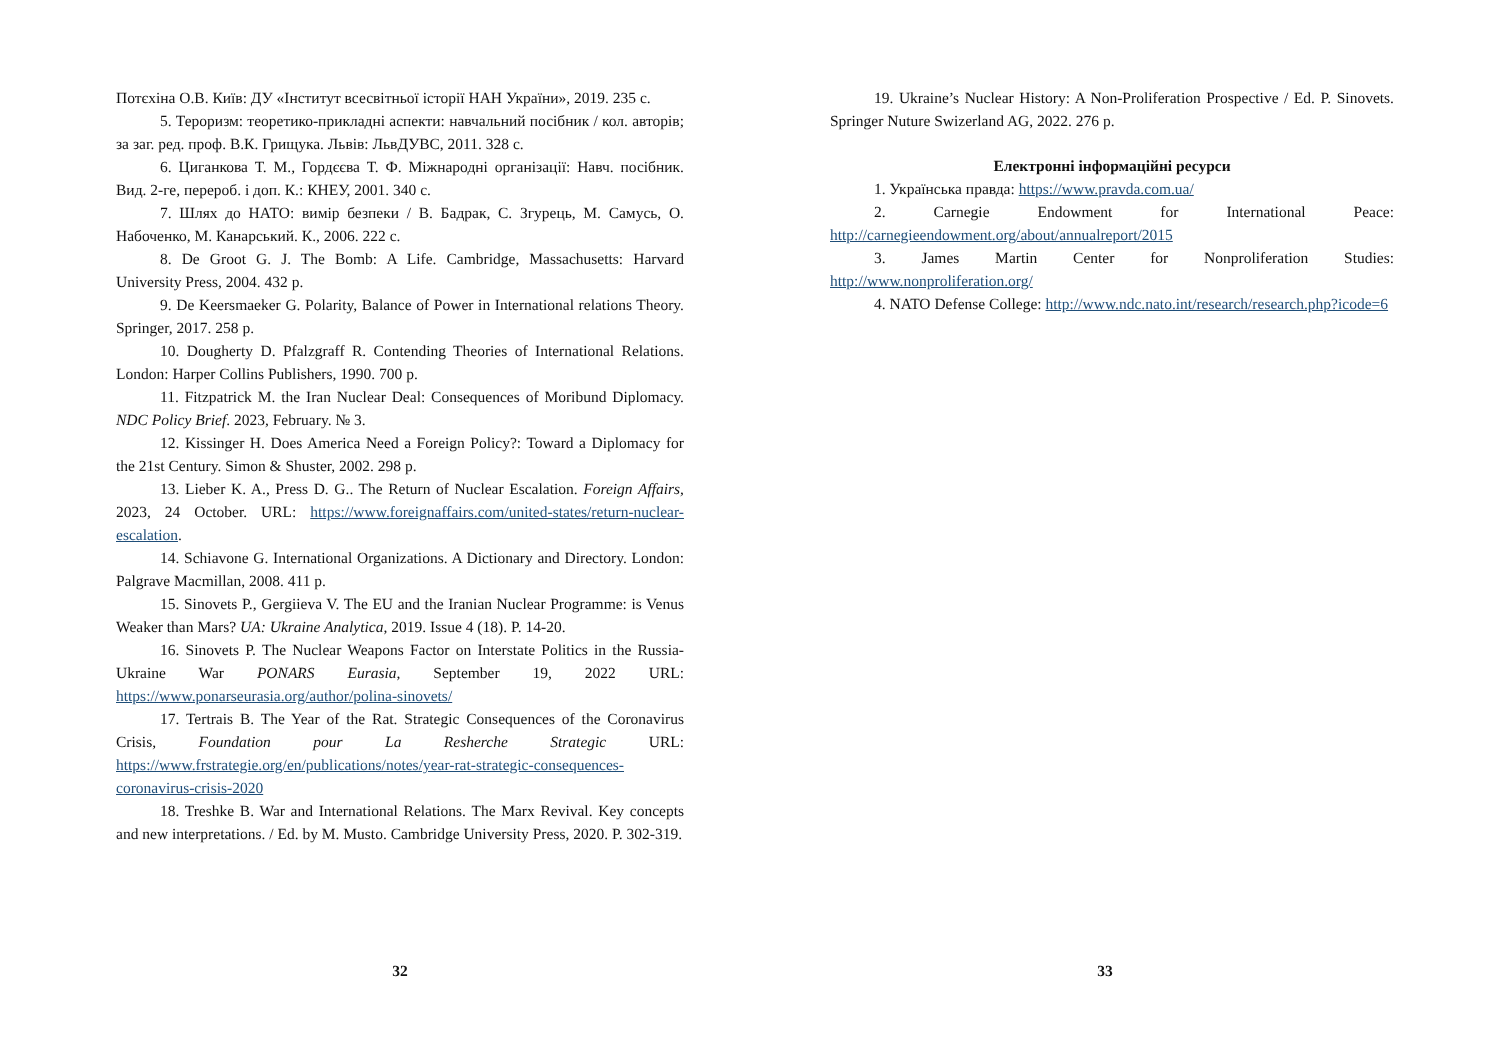Потєхіна О.В. Київ: ДУ «Інститут всесвітньої історії НАН України», 2019. 235 с.
5. Тероризм: теоретико-прикладні аспекти: навчальний посібник / кол. авторів; за заг. ред. проф. В.К. Грищука. Львів: ЛьвДУВС, 2011. 328 с.
6. Циганкова Т. М., Гордєєва Т. Ф. Міжнародні організації: Навч. посібник. Вид. 2-ге, перероб. і доп. К.: КНЕУ, 2001. 340 с.
7. Шлях до НАТО: вимір безпеки / В. Бадрак, С. Згурець, М. Самусь, О. Набоченко, М. Канарський. К., 2006. 222 с.
8. De Groot G. J. The Bomb: A Life. Cambridge, Massachusetts: Harvard University Press, 2004. 432 p.
9. De Keersmaeker G. Polarity, Balance of Power in International relations Theory. Springer, 2017. 258 p.
10. Dougherty D. Pfalzgraff R. Contending Theories of International Relations. London: Harper Collins Publishers, 1990. 700 p.
11. Fitzpatrick M. the Iran Nuclear Deal: Consequences of Moribund Diplomacy. NDC Policy Brief. 2023, February. № 3.
12. Kissinger H. Does America Need a Foreign Policy?: Toward a Diplomacy for the 21st Century. Simon & Shuster, 2002. 298 p.
13. Lieber K. A., Press D. G.. The Return of Nuclear Escalation. Foreign Affairs, 2023, 24 October. URL: https://www.foreignaffairs.com/united-states/return-nuclear-escalation.
14. Schiavone G. International Organizations. A Dictionary and Directory. London: Palgrave Macmillan, 2008. 411 p.
15. Sinovets P., Gergiieva V. The EU and the Iranian Nuclear Programme: is Venus Weaker than Mars? UA: Ukraine Analytica, 2019. Issue 4 (18). P. 14-20.
16. Sinovets P. The Nuclear Weapons Factor on Interstate Politics in the Russia-Ukraine War PONARS Eurasia, September 19, 2022 URL: https://www.ponarseurasia.org/author/polina-sinovets/
17. Tertrais B. The Year of the Rat. Strategic Consequences of the Coronavirus Crisis, Foundation pour La Resherche Strategic URL: https://www.frstrategie.org/en/publications/notes/year-rat-strategic-consequences-coronavirus-crisis-2020
18. Treshke B. War and International Relations. The Marx Revival. Key concepts and new interpretations. / Ed. by M. Musto. Cambridge University Press, 2020. P. 302-319.
32
19. Ukraine’s Nuclear History: A Non-Proliferation Prospective / Ed. P. Sinovets. Springer Nuture Swizerland AG, 2022. 276 p.
Електронні інформаційні ресурси
1. Українська правда: https://www.pravda.com.ua/
2. Carnegie Endowment for International Peace: http://carnegieendowment.org/about/annualreport/2015
3. James Martin Center for Nonproliferation Studies: http://www.nonproliferation.org/
4. NATO Defense College: http://www.ndc.nato.int/research/research.php?icode=6
33